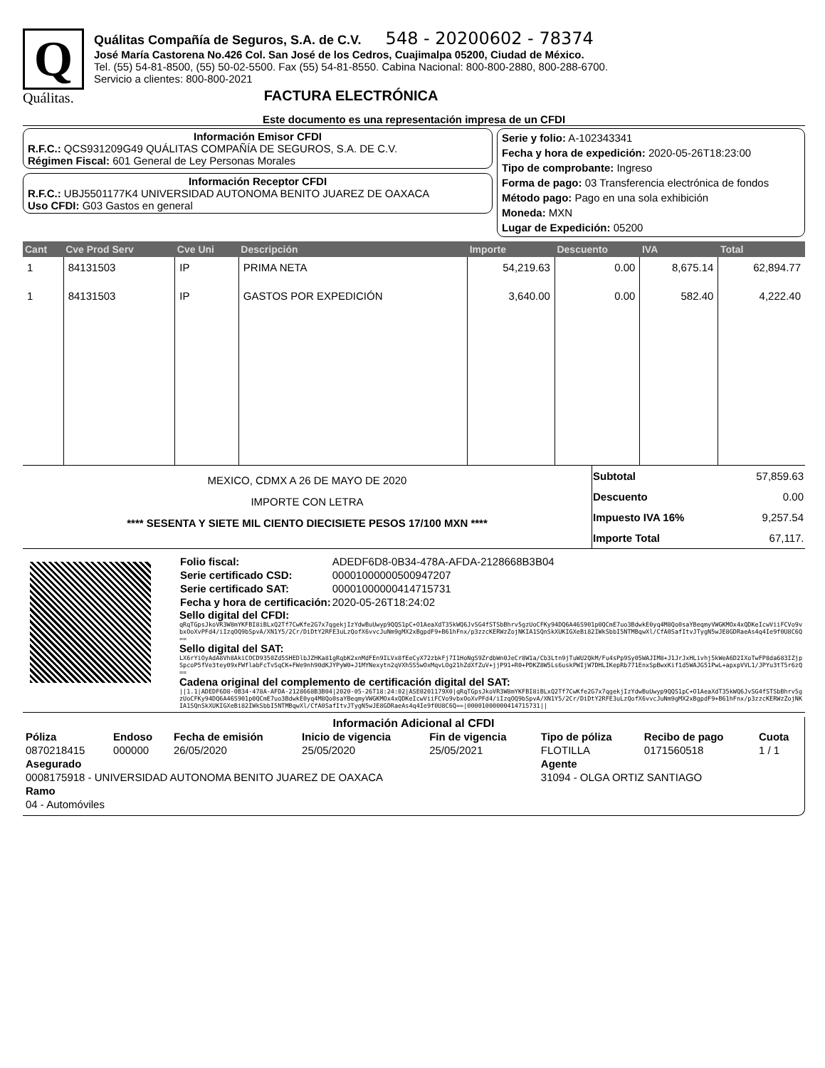Q
Quálitas.
Quálitas Compañía de Seguros, S.A. de C.V. 548 - 20200602 - 78374
José María Castorena No.426 Col. San José de los Cedros, Cuajimalpa 05200, Ciudad de México.
Tel. (55) 54-81-8500, (55) 50-02-5500. Fax (55) 54-81-8550. Cabina Nacional: 800-800-2880, 800-288-6700.
Servicio a clientes: 800-800-2021
FACTURA ELECTRÓNICA
Este documento es una representación impresa de un CFDI
Información Emisor CFDI
R.F.C.: QCS931209G49 QUÁLITAS COMPAÑÍA DE SEGUROS, S.A. DE C.V.
Régimen Fiscal: 601 General de Ley Personas Morales
Información Receptor CFDI
R.F.C.: UBJ5501177K4 UNIVERSIDAD AUTONOMA BENITO JUAREZ DE OAXACA
Uso CFDI: G03 Gastos en general
Serie y folio: A-102343341
Fecha y hora de expedición: 2020-05-26T18:23:00
Tipo de comprobante: Ingreso
Forma de pago: 03 Transferencia electrónica de fondos
Método pago: Pago en una sola exhibición
Moneda: MXN
Lugar de Expedición: 05200
| Cant | Cve Prod Serv | Cve Uni | Descripción | Importe | Descuento | IVA | Total |
| --- | --- | --- | --- | --- | --- | --- | --- |
| 1 | 84131503 | IP | PRIMA NETA | 54,219.63 | 0.00 | 8,675.14 | 62,894.77 |
| 1 | 84131503 | IP | GASTOS POR EXPEDICIÓN | 3,640.00 | 0.00 | 582.40 | 4,222.40 |
MEXICO, CDMX A 26 DE MAYO DE 2020
IMPORTE CON LETRA
**** SESENTA Y SIETE MIL CIENTO DIECISIETE PESOS 17/100 MXN ****
| Subtotal | 57,859.63 |
| Descuento | 0.00 |
| Impuesto IVA 16% | 9,257.54 |
| Importe Total | 67,117. |
| Folio fiscal: | ADEDF6D8-0B34-478A-AFDA-2128668B3B04 |
| Serie certificado CSD: | 00001000000500947207 |
| Serie certificado SAT: | 00001000000414715731 |
| Fecha y hora de certificación: | 2020-05-26T18:24:02 |
Sello digital del CFDI:
qRqTGpsJkoVR3W8mYKFBI8iBLxQ2Tf7CwKfe2G7x7qgekjIzYdwBuUwyp9QQS1pC+O1AeaXdT35kWQ6JvSG4fSTSbBhrv5gzUoCFKy94DQ6A46S901p0QCmE7uo3BdwkE0yq4M8Qo0saYBeqmyVWGKMOx4xQDKeIcwViiFCVo9vbxOoXvPFd4/iIzqOQ9bSpvA/XN1Y5/2Cr/DiDtY2RFE3uLzQofX6vvcJuNm9gMX2xBgpdF9+B61hFnx/p3zzcKERWzZojNKIA1SQnSkXUKIGXeBi82IWkSbbI5NTMBqwXl/CfA0SafItvJTygN5wJE8GDRaeAs4q4Ie9f0U8C6Q==
Sello digital del SAT:
LX6rYiOyAdA8Vh8AkiCOCD9350Zd5SHEDlbJZHKa81gRqbK2xnMdFEn9ILVx8fEeCyX72zbkFj7I1HoNgS9ZrdbWn0JeCr8W1a/Cb3Ltn9jTuWU2QkM/Fu4sPp9Sy05WAJIM8+J1JrJxHLivhj5kWeA6D2IXoTwFP8da683IZjpSpcoP5fVe3tey09xFWflabFcTvSqCK+FWe9nh90dKJYPyW0+J1MYNexytn2qVXh5S5wOxMqvLOg21hZdXfZuV+jjP91+R0+PDKZ8W5Ls6uskPWIjW7DHLIKepRb771EnxSpBwxKif1d5WAJG51PwL+apxpVVL1/JPYu3tT5r6zQ==
Cadena original del complemento de certificación digital del SAT:
||1.1|ADEDF6D8-0B34-478A-AFDA-2128668B3B04|2020-05-26T18:24:02|ASE0201179X0|qRqTGpsJkoVR3W8mYKFBI8iBLxQ2Tf7CwKfe2G7x7qgekjIzYdwBuUwyp9QQS1pC+O1AeaXdT35kWQ6JvSG4fSTSbBhrv5gzUoCFKy94DQ6A46S901p0QCmE7uo3BdwkE0yq4M8Qo0saYBeqmyVWGKMOx4xQDKeIcwViiFCVo9vbxOoXvPFd4/iIzqOQ9bSpvA/XN1Y5/2Cr/DiDtY2RFE3uLzQofX6vvcJuNm9gMX2xBgpdF9+B61hFnx/p3zzcKERWzZojNKIA1SQnSkXUKIGXeBi82IWkSbbI5NTMBqwXl/CfA0SafItvJTygN5wJE8GDRaeAs4q4Ie9f0U8C6Q==|00001000000414715731||
Información Adicional al CFDI
| Póliza | Endoso | Fecha de emisión | Inicio de vigencia | Fin de vigencia | Tipo de póliza | Recibo de pago | Cuota |
| --- | --- | --- | --- | --- | --- | --- | --- |
| 0870218415 | 000000 | 26/05/2020 | 25/05/2020 | 25/05/2021 | FLOTILLA | 0171560518 | 1 / 1 |
| Asegurado | | | | | Agente | | |
| 0008175918 - UNIVERSIDAD AUTONOMA BENITO JUAREZ DE OAXACA | | | | | 31094 - OLGA ORTIZ SANTIAGO | | |
| Ramo | | | | | | | |
| 04 - Automóviles | | | | | | | |